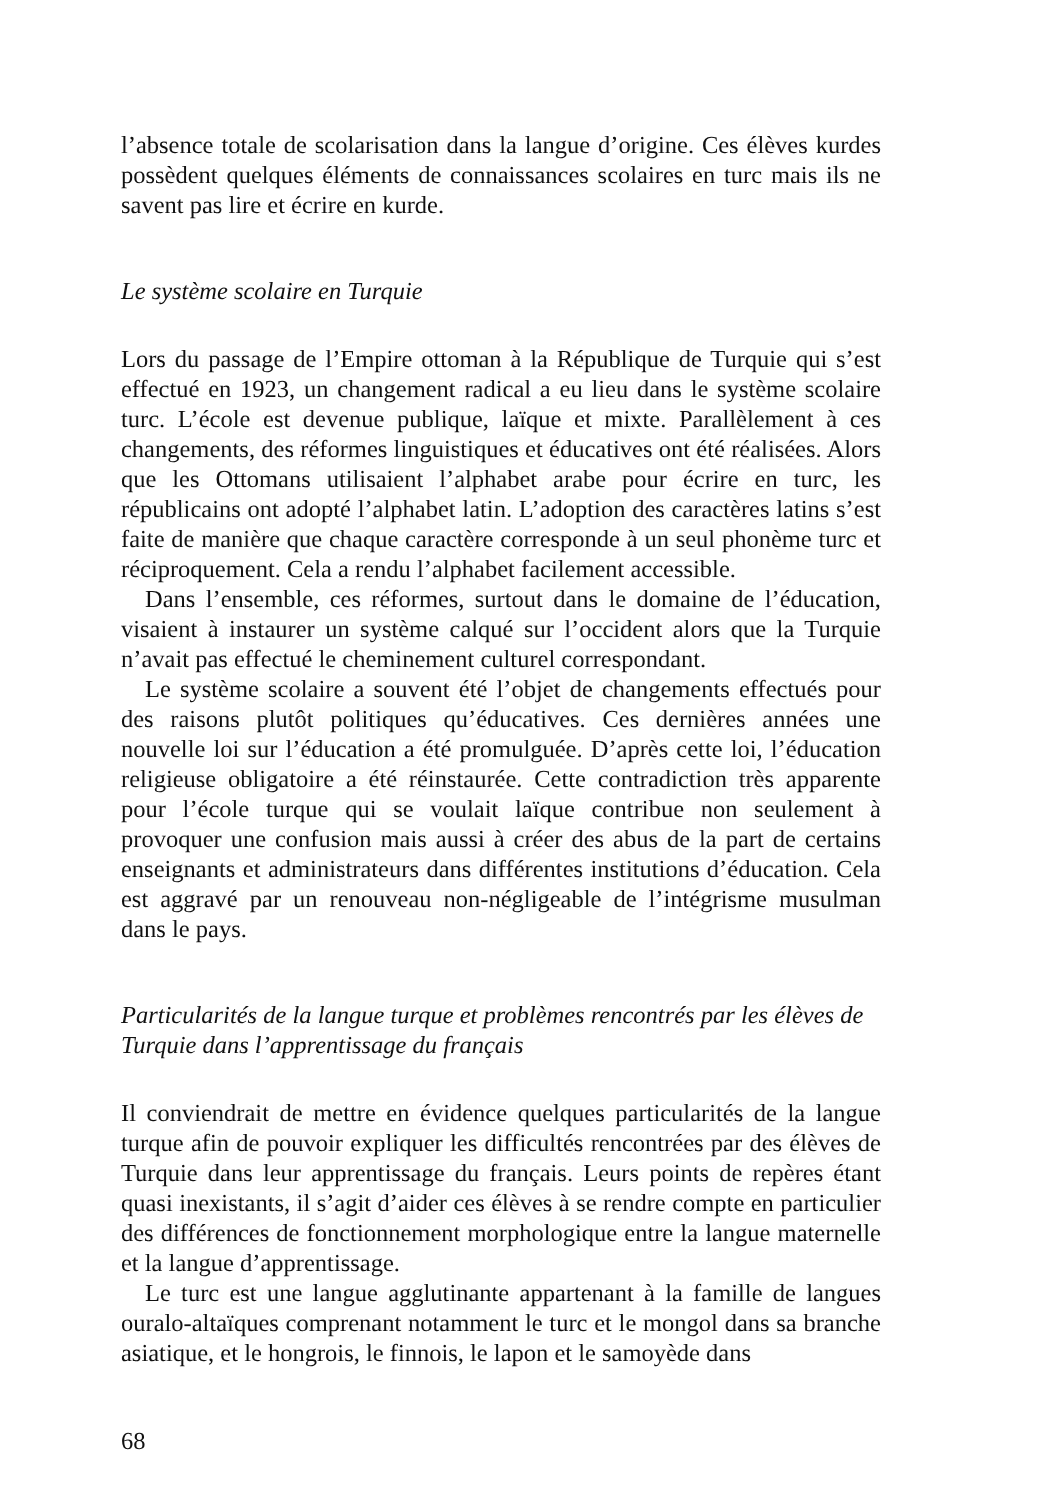l’absence totale de scolarisation dans la langue d’origine. Ces élèves kurdes possèdent quelques éléments de connaissances scolaires en turc mais ils ne savent pas lire et écrire en kurde.
Le système scolaire en Turquie
Lors du passage de l’Empire ottoman à la République de Turquie qui s’est effectué en 1923, un changement radical a eu lieu dans le système scolaire turc. L’école est devenue publique, laïque et mixte. Parallèlement à ces changements, des réformes linguistiques et éducatives ont été réalisées. Alors que les Ottomans utilisaient l’alphabet arabe pour écrire en turc, les républicains ont adopté l’alphabet latin. L’adoption des caractères latins s’est faite de manière que chaque caractère corresponde à un seul phonème turc et réciproquement. Cela a rendu l’alphabet facilement accessible.
Dans l’ensemble, ces réformes, surtout dans le domaine de l’éducation, visaient à instaurer un système calqué sur l’occident alors que la Turquie n’avait pas effectué le cheminement culturel correspondant.
Le système scolaire a souvent été l’objet de changements effectués pour des raisons plutôt politiques qu’éducatives. Ces dernières années une nouvelle loi sur l’éducation a été promulguée. D’après cette loi, l’éducation religieuse obligatoire a été réinstaurée. Cette contradiction très apparente pour l’école turque qui se voulait laïque contribue non seulement à provoquer une confusion mais aussi à créer des abus de la part de certains enseignants et administrateurs dans différentes institutions d’éducation. Cela est aggravé par un renouveau non-négligeable de l’intégrisme musulman dans le pays.
Particularités de la langue turque et problèmes rencontrés par les élèves de Turquie dans l’apprentissage du français
Il conviendrait de mettre en évidence quelques particularités de la langue turque afin de pouvoir expliquer les difficultés rencontrées par des élèves de Turquie dans leur apprentissage du français. Leurs points de repères étant quasi inexistants, il s’agit d’aider ces élèves à se rendre compte en particulier des différences de fonctionnement morphologique entre la langue maternelle et la langue d’apprentissage.
Le turc est une langue agglutinante appartenant à la famille de langues ouralo-altaïques comprenant notamment le turc et le mongol dans sa branche asiatique, et le hongrois, le finnois, le lapon et le samoyède dans
68